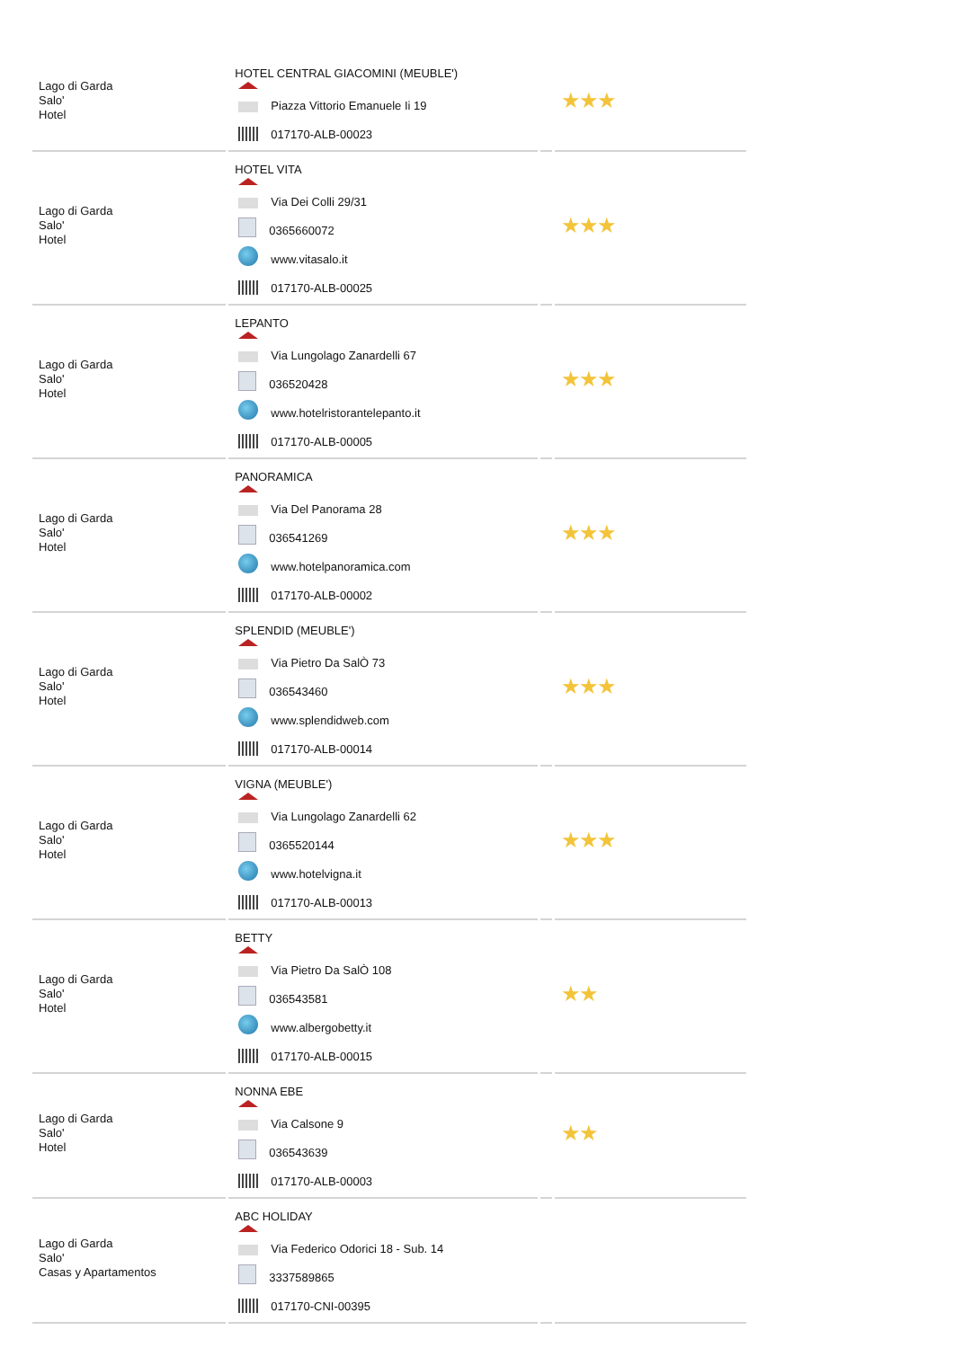| Lago di Garda Salo' Hotel | HOTEL CENTRAL GIACOMINI (MEUBLE') Piazza Vittorio Emanuele Ii 19 017170-ALB-00023 | | ★★★ |
| Lago di Garda Salo' Hotel | HOTEL VITA Via Dei Colli 29/31 0365660072 www.vitasalo.it 017170-ALB-00025 | | ★★★ |
| Lago di Garda Salo' Hotel | LEPANTO Via Lungolago Zanardelli 67 036520428 www.hotelristorantelepanto.it 017170-ALB-00005 | | ★★★ |
| Lago di Garda Salo' Hotel | PANORAMICA Via Del Panorama 28 036541269 www.hotelpanoramica.com 017170-ALB-00002 | | ★★★ |
| Lago di Garda Salo' Hotel | SPLENDID (MEUBLE') Via Pietro Da SalÒ 73 036543460 www.splendidweb.com 017170-ALB-00014 | | ★★★ |
| Lago di Garda Salo' Hotel | VIGNA (MEUBLE') Via Lungolago Zanardelli 62 0365520144 www.hotelvigna.it 017170-ALB-00013 | | ★★★ |
| Lago di Garda Salo' Hotel | BETTY Via Pietro Da SalÒ 108 036543581 www.albergobetty.it 017170-ALB-00015 | | ★★ |
| Lago di Garda Salo' Hotel | NONNA EBE Via Calsone 9 036543639 017170-ALB-00003 | | ★★ |
| Lago di Garda Salo' Casas y Apartamentos | ABC HOLIDAY Via Federico Odorici 18 - Sub. 14 3337589865 017170-CNI-00395 | | |